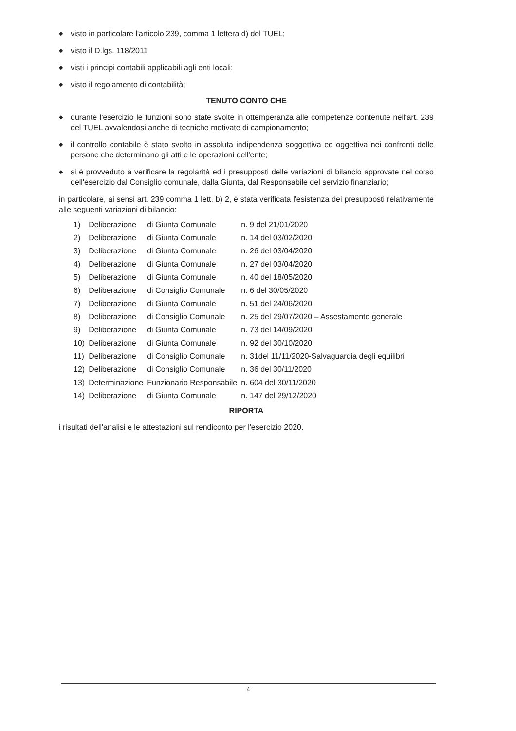◆ visto in particolare l'articolo 239, comma 1 lettera d) del TUEL;
◆ visto il D.lgs. 118/2011
◆ visti i principi contabili applicabili agli enti locali;
◆ visto il regolamento di contabilità;
TENUTO CONTO CHE
◆ durante l'esercizio le funzioni sono state svolte in ottemperanza alle competenze contenute nell'art. 239 del TUEL avvalendosi anche di tecniche motivate di campionamento;
◆ il controllo contabile è stato svolto in assoluta indipendenza soggettiva ed oggettiva nei confronti delle persone che determinano gli atti e le operazioni dell'ente;
◆ si è provveduto a verificare la regolarità ed i presupposti delle variazioni di bilancio approvate nel corso dell'esercizio dal Consiglio comunale, dalla Giunta, dal Responsabile del servizio finanziario;
in particolare, ai sensi art. 239 comma 1 lett. b) 2, è stata verificata l'esistenza dei presupposti relativamente alle seguenti variazioni di bilancio:
| 1) | Deliberazione | di Giunta Comunale | n. 9 del 21/01/2020 |
| 2) | Deliberazione | di Giunta Comunale | n. 14 del 03/02/2020 |
| 3) | Deliberazione | di Giunta Comunale | n. 26 del 03/04/2020 |
| 4) | Deliberazione | di Giunta Comunale | n. 27 del 03/04/2020 |
| 5) | Deliberazione | di Giunta Comunale | n. 40 del 18/05/2020 |
| 6) | Deliberazione | di Consiglio Comunale | n. 6 del 30/05/2020 |
| 7) | Deliberazione | di Giunta Comunale | n. 51 del 24/06/2020 |
| 8) | Deliberazione | di Consiglio Comunale | n. 25 del 29/07/2020 – Assestamento generale |
| 9) | Deliberazione | di Giunta Comunale | n. 73 del 14/09/2020 |
| 10) | Deliberazione | di Giunta Comunale | n. 92 del 30/10/2020 |
| 11) | Deliberazione | di Consiglio Comunale | n. 31del 11/11/2020-Salvaguardia degli equilibri |
| 12) | Deliberazione | di Consiglio Comunale | n. 36 del 30/11/2020 |
| 13) | Determinazione | Funzionario Responsabile | n. 604 del 30/11/2020 |
| 14) | Deliberazione | di Giunta Comunale | n. 147 del 29/12/2020 |
RIPORTA
i risultati dell'analisi e le attestazioni sul rendiconto per l'esercizio 2020.
4